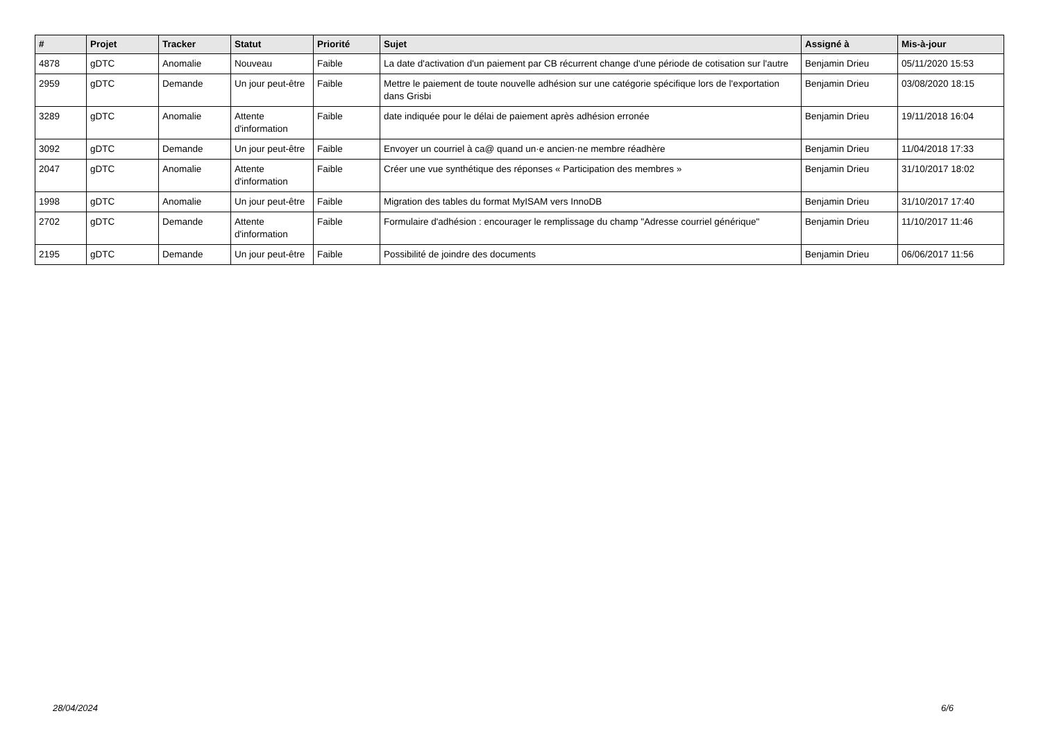| # | Projet | Tracker | Statut | Priorité | Sujet | Assigné à | Mis-à-jour |
| --- | --- | --- | --- | --- | --- | --- | --- |
| 4878 | gDTC | Anomalie | Nouveau | Faible | La date d'activation d'un paiement par CB récurrent change d'une période de cotisation sur l'autre | Benjamin Drieu | 05/11/2020 15:53 |
| 2959 | gDTC | Demande | Un jour peut-être | Faible | Mettre le paiement de toute nouvelle adhésion sur une catégorie spécifique lors de l'exportation dans Grisbi | Benjamin Drieu | 03/08/2020 18:15 |
| 3289 | gDTC | Anomalie | Attente d'information | Faible | date indiquée pour le délai de paiement après adhésion erronée | Benjamin Drieu | 19/11/2018 16:04 |
| 3092 | gDTC | Demande | Un jour peut-être | Faible | Envoyer un courriel à ca@ quand un·e ancien·ne membre réadhère | Benjamin Drieu | 11/04/2018 17:33 |
| 2047 | gDTC | Anomalie | Attente d'information | Faible | Créer une vue synthétique des réponses « Participation des membres » | Benjamin Drieu | 31/10/2017 18:02 |
| 1998 | gDTC | Anomalie | Un jour peut-être | Faible | Migration des tables du format MyISAM vers InnoDB | Benjamin Drieu | 31/10/2017 17:40 |
| 2702 | gDTC | Demande | Attente d'information | Faible | Formulaire d'adhésion : encourager le remplissage du champ "Adresse courriel générique" | Benjamin Drieu | 11/10/2017 11:46 |
| 2195 | gDTC | Demande | Un jour peut-être | Faible | Possibilité de joindre des documents | Benjamin Drieu | 06/06/2017 11:56 |
28/04/2024 6/6